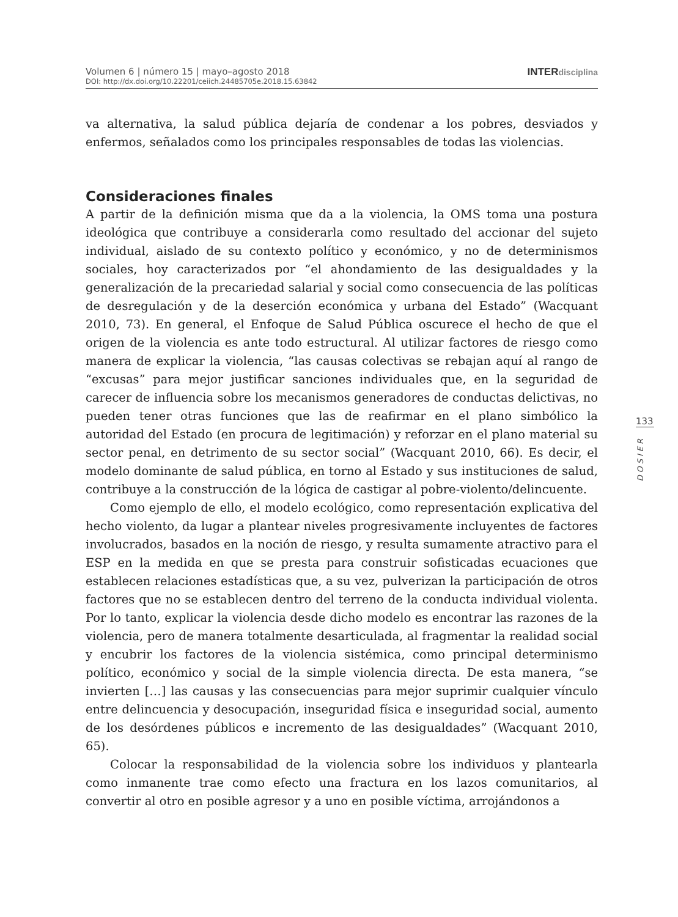Volumen 6 | número 15 | mayo–agosto 2018
DOI: http://dx.doi.org/10.22201/ceiich.24485705e.2018.15.63842
INTERdisciplina
va alternativa, la salud pública dejaría de condenar a los pobres, desviados y enfermos, señalados como los principales responsables de todas las violencias.
Consideraciones finales
A partir de la definición misma que da a la violencia, la OMS toma una postura ideológica que contribuye a considerarla como resultado del accionar del sujeto individual, aislado de su contexto político y económico, y no de determinismos sociales, hoy caracterizados por “el ahondamiento de las desigualdades y la generalización de la precariedad salarial y social como consecuencia de las políticas de desregulación y de la deserción económica y urbana del Estado” (Wacquant 2010, 73). En general, el Enfoque de Salud Pública oscurece el hecho de que el origen de la violencia es ante todo estructural. Al utilizar factores de riesgo como manera de explicar la violencia, “las causas colectivas se rebajan aquí al rango de “excusas” para mejor justificar sanciones individuales que, en la seguridad de carecer de influencia sobre los mecanismos generadores de conductas delictivas, no pueden tener otras funciones que las de reafirmar en el plano simbólico la autoridad del Estado (en procura de legitimación) y reforzar en el plano material su sector penal, en detrimento de su sector social” (Wacquant 2010, 66). Es decir, el modelo dominante de salud pública, en torno al Estado y sus instituciones de salud, contribuye a la construcción de la lógica de castigar al pobre-violento/delincuente.
Como ejemplo de ello, el modelo ecológico, como representación explicativa del hecho violento, da lugar a plantear niveles progresivamente incluyentes de factores involucrados, basados en la noción de riesgo, y resulta sumamente atractivo para el ESP en la medida en que se presta para construir sofisticadas ecuaciones que establecen relaciones estadísticas que, a su vez, pulverizan la participación de otros factores que no se establecen dentro del terreno de la conducta individual violenta. Por lo tanto, explicar la violencia desde dicho modelo es encontrar las razones de la violencia, pero de manera totalmente desarticulada, al fragmentar la realidad social y encubrir los factores de la violencia sistémica, como principal determinismo político, económico y social de la simple violencia directa. De esta manera, “se invierten […] las causas y las consecuencias para mejor suprimir cualquier vínculo entre delincuencia y desocupación, inseguridad física e inseguridad social, aumento de los desórdenes públicos e incremento de las desigualdades” (Wacquant 2010, 65).
Colocar la responsabilidad de la violencia sobre los individuos y plantearla como inmanente trae como efecto una fractura en los lazos comunitarios, al convertir al otro en posible agresor y a uno en posible víctima, arrojándonos a
133
DOSIER